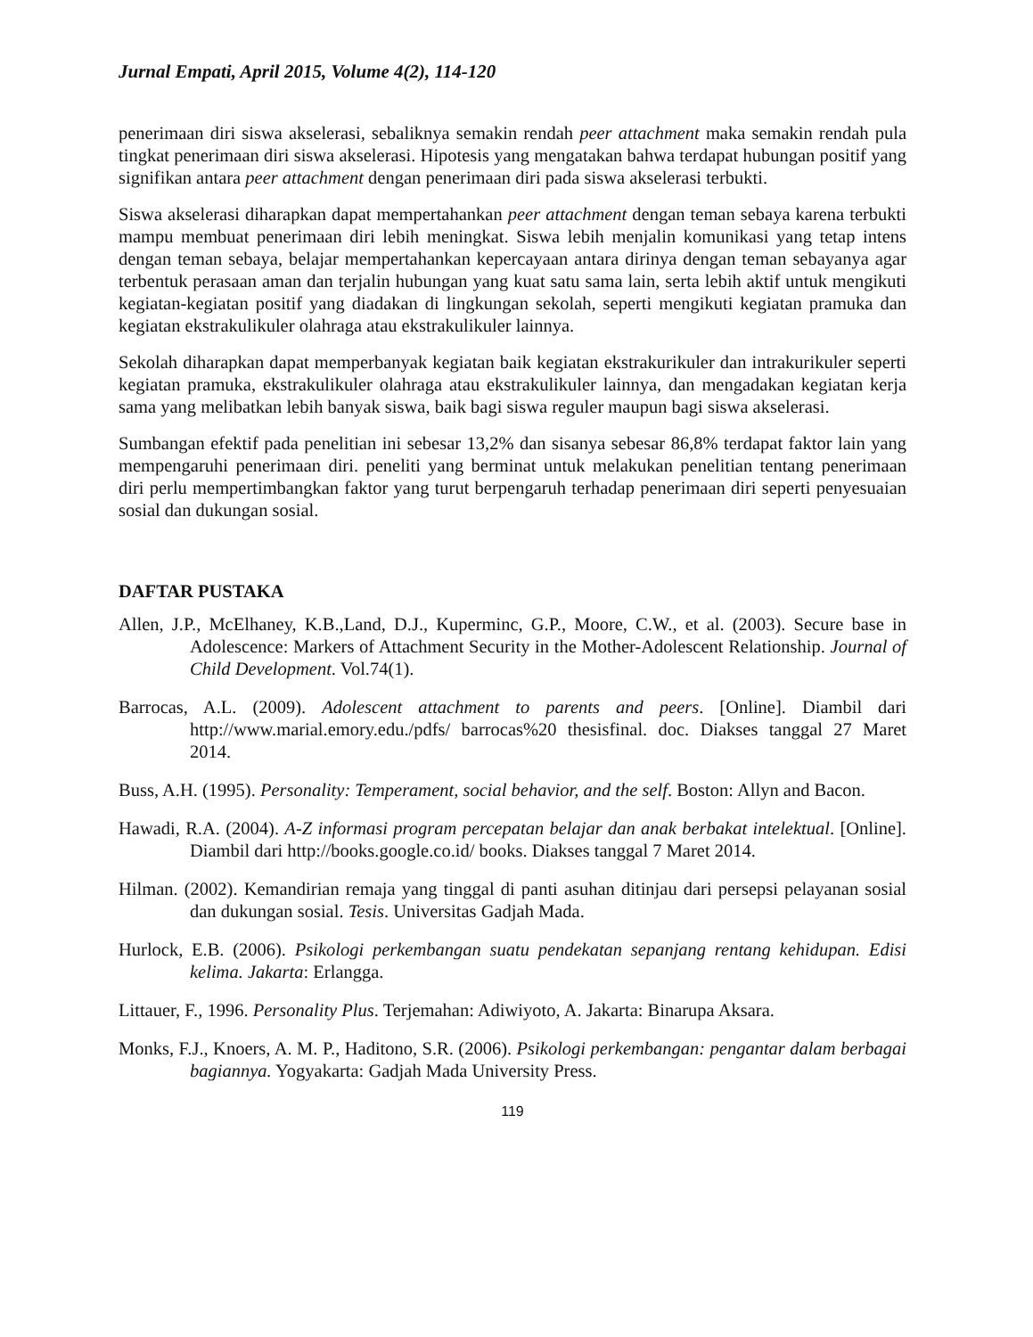Jurnal Empati, April 2015, Volume 4(2), 114-120
penerimaan diri siswa akselerasi, sebaliknya semakin rendah peer attachment maka semakin rendah pula tingkat penerimaan diri siswa akselerasi. Hipotesis yang mengatakan bahwa terdapat hubungan positif yang signifikan antara peer attachment dengan penerimaan diri pada siswa akselerasi terbukti.
Siswa akselerasi diharapkan dapat mempertahankan peer attachment dengan teman sebaya karena terbukti mampu membuat penerimaan diri lebih meningkat. Siswa lebih menjalin komunikasi yang tetap intens dengan teman sebaya, belajar mempertahankan kepercayaan antara dirinya dengan teman sebayanya agar terbentuk perasaan aman dan terjalin hubungan yang kuat satu sama lain, serta lebih aktif untuk mengikuti kegiatan-kegiatan positif yang diadakan di lingkungan sekolah, seperti mengikuti kegiatan pramuka dan kegiatan ekstrakulikuler olahraga atau ekstrakulikuler lainnya.
Sekolah diharapkan dapat memperbanyak kegiatan baik kegiatan ekstrakurikuler dan intrakurikuler seperti kegiatan pramuka, ekstrakulikuler olahraga atau ekstrakulikuler lainnya, dan mengadakan kegiatan kerja sama yang melibatkan lebih banyak siswa, baik bagi siswa reguler maupun bagi siswa akselerasi.
Sumbangan efektif pada penelitian ini sebesar 13,2% dan sisanya sebesar 86,8% terdapat faktor lain yang mempengaruhi penerimaan diri. peneliti yang berminat untuk melakukan penelitian tentang penerimaan diri perlu mempertimbangkan faktor yang turut berpengaruh terhadap penerimaan diri seperti penyesuaian sosial dan dukungan sosial.
DAFTAR PUSTAKA
Allen, J.P., McElhaney, K.B.,Land, D.J., Kuperminc, G.P., Moore, C.W., et al. (2003). Secure base in Adolescence: Markers of Attachment Security in the Mother-Adolescent Relationship. Journal of Child Development. Vol.74(1).
Barrocas, A.L. (2009). Adolescent attachment to parents and peers. [Online]. Diambil dari http://www.marial.emory.edu./pdfs/ barrocas%20 thesisfinal. doc. Diakses tanggal 27 Maret 2014.
Buss, A.H. (1995). Personality: Temperament, social behavior, and the self. Boston: Allyn and Bacon.
Hawadi, R.A. (2004). A-Z informasi program percepatan belajar dan anak berbakat intelektual. [Online]. Diambil dari http://books.google.co.id/ books. Diakses tanggal 7 Maret 2014.
Hilman. (2002). Kemandirian remaja yang tinggal di panti asuhan ditinjau dari persepsi pelayanan sosial dan dukungan sosial. Tesis. Universitas Gadjah Mada.
Hurlock, E.B. (2006). Psikologi perkembangan suatu pendekatan sepanjang rentang kehidupan. Edisi kelima. Jakarta: Erlangga.
Littauer, F., 1996. Personality Plus. Terjemahan: Adiwiyoto, A. Jakarta: Binarupa Aksara.
Monks, F.J., Knoers, A. M. P., Haditono, S.R. (2006). Psikologi perkembangan: pengantar dalam berbagai bagiannya. Yogyakarta: Gadjah Mada University Press.
119